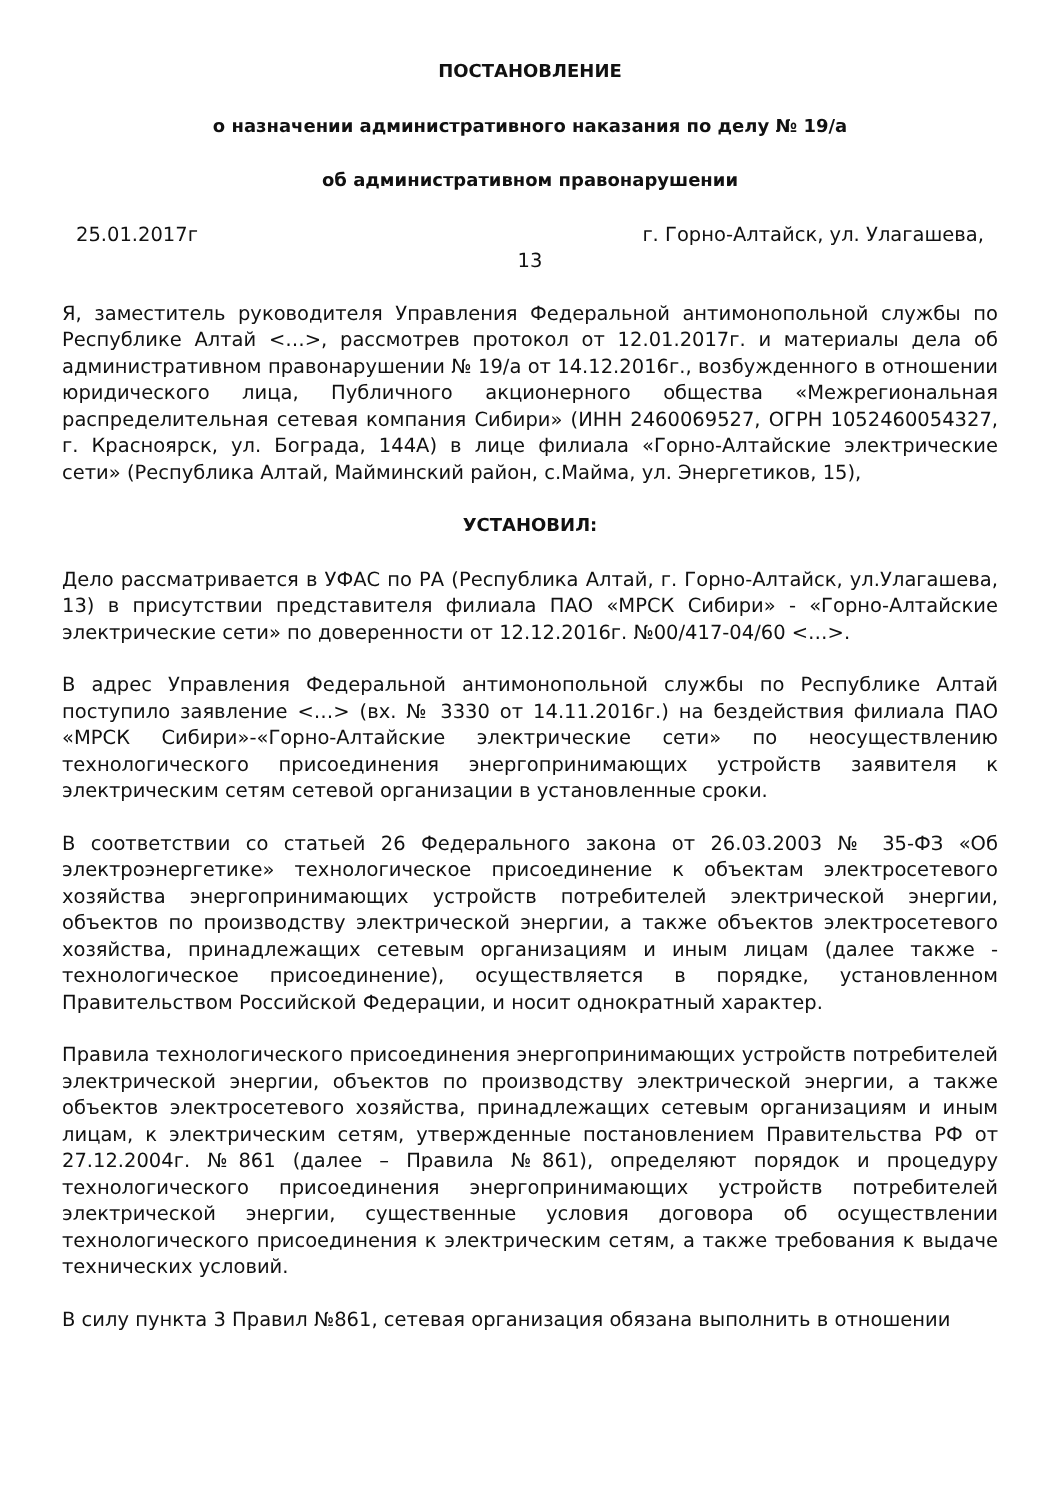ПОСТАНОВЛЕНИЕ
о назначении административного наказания по делу № 19/а
об административном правонарушении
25.01.2017г г. Горно-Алтайск, ул. Улагашева,
13
Я, заместитель руководителя Управления Федеральной антимонопольной службы по Республике Алтай <…>, рассмотрев протокол от 12.01.2017г. и материалы дела об административном правонарушении № 19/а от 14.12.2016г., возбужденного в отношении юридического лица, Публичного акционерного общества «Межрегиональная распределительная сетевая компания Сибири» (ИНН 2460069527, ОГРН 1052460054327, г. Красноярск, ул. Бограда, 144А) в лице филиала «Горно-Алтайские электрические сети» (Республика Алтай, Майминский район, с.Майма, ул. Энергетиков, 15),
УСТАНОВИЛ:
Дело рассматривается в УФАС по РА (Республика Алтай, г. Горно-Алтайск, ул.Улагашева, 13) в присутствии представителя филиала ПАО «МРСК Сибири» - «Горно-Алтайские электрические сети» по доверенности от 12.12.2016г. №00/417-04/60 <…>.
В адрес Управления Федеральной антимонопольной службы по Республике Алтай поступило заявление <…> (вх. № 3330 от 14.11.2016г.) на бездействия филиала ПАО «МРСК Сибири»-«Горно-Алтайские электрические сети» по неосуществлению технологического присоединения энергопринимающих устройств заявителя к электрическим сетям сетевой организации в установленные сроки.
В соответствии со статьей 26 Федерального закона от 26.03.2003 № 35-ФЗ «Об электроэнергетике» технологическое присоединение к объектам электросетевого хозяйства энергопринимающих устройств потребителей электрической энергии, объектов по производству электрической энергии, а также объектов электросетевого хозяйства, принадлежащих сетевым организациям и иным лицам (далее также - технологическое присоединение), осуществляется в порядке, установленном Правительством Российской Федерации, и носит однократный характер.
Правила технологического присоединения энергопринимающих устройств потребителей электрической энергии, объектов по производству электрической энергии, а также объектов электросетевого хозяйства, принадлежащих сетевым организациям и иным лицам, к электрическим сетям, утвержденные постановлением Правительства РФ от 27.12.2004г. №861 (далее – Правила №861), определяют порядок и процедуру технологического присоединения энергопринимающих устройств потребителей электрической энергии, существенные условия договора об осуществлении технологического присоединения к электрическим сетям, а также требования к выдаче технических условий.
В силу пункта 3 Правил №861, сетевая организация обязана выполнить в отношении